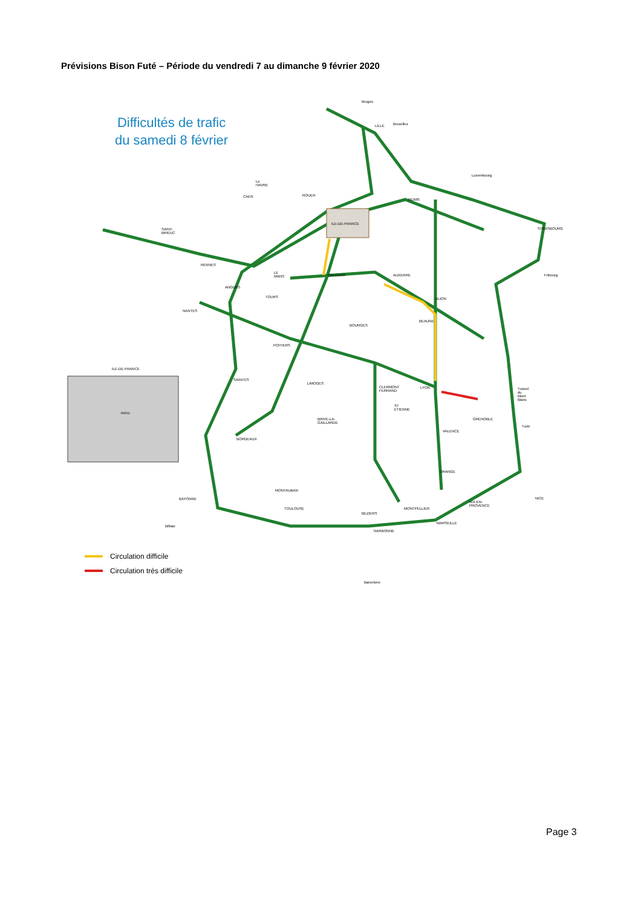Prévisions Bison Futé – Période du vendredi 7 au dimanche 9 février 2020
Difficultés de trafic
du samedi 8 février
ILE-DE-FRANCE
ILE-DE-FRANCE
PARIS
Bruges
LILLE Bruxelles
Luxembourg
Le HAVRE
ROUEN CAEN
REIMS
SAINT-BRIEUC STRASBOURG
RENNES
LE MANS
ORLÉANS AUXERRE Fribourg
ANGERS
TOURS DIJON
NANTES
BOURGES
BEAUNE
POITIERS
SAINTES
LIMOGES
CLERMONT FERRAND LYON Tunnel du Mont Blanc
ST ETIENNE
GRENOBLE BRIVE-LA-GAILLARDE
Turin
VALENCE
BORDEAUX
ORANGE
MONTAUBAN
BAYONNE
AIX-EN-PROVENCE
NICE
TOULOUSE MONTPELLIER
BEZIERS
MARSEILLE
Bilbao
NARBONNE
Barcelone
Circulation difficile
Circulation très difficile
Page 3